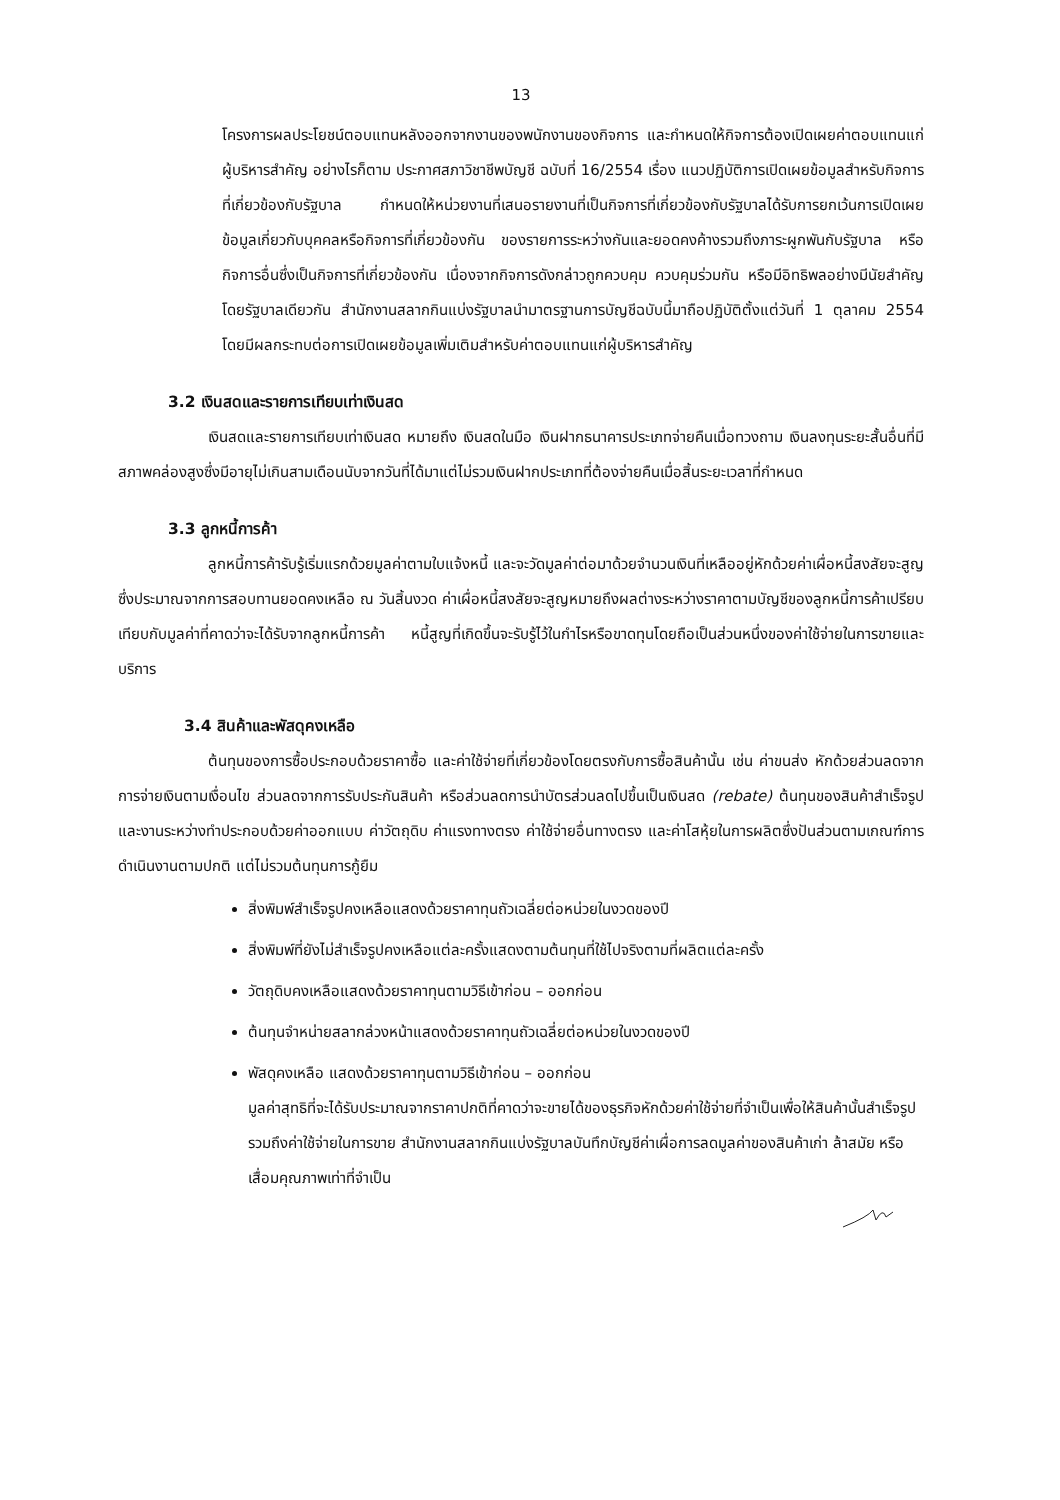13
โครงการผลประโยชน์ตอบแทนหลังออกจากงานของพนักงานของกิจการ และกำหนดให้กิจการต้องเปิดเผยค่าตอบแทนแก่ผู้บริหารสำคัญ อย่างไรก็ตาม ประกาศสภาวิชาชีพบัญชี ฉบับที่ 16/2554 เรื่อง แนวปฏิบัติการเปิดเผยข้อมูลสำหรับกิจการที่เกี่ยวข้องกับรัฐบาล กำหนดให้หน่วยงานที่เสนอรายงานที่เป็นกิจการที่เกี่ยวข้องกับรัฐบาลได้รับการยกเว้นการเปิดเผยข้อมูลเกี่ยวกับบุคคลหรือกิจการที่เกี่ยวข้องกัน ของรายการระหว่างกันและยอดคงค้างรวมถึงภาระผูกพันกับรัฐบาล หรือกิจการอื่นซึ่งเป็นกิจการที่เกี่ยวข้องกัน เนื่องจากกิจการดังกล่าวถูกควบคุม ควบคุมร่วมกัน หรือมีอิทธิพลอย่างมีนัยสำคัญโดยรัฐบาลเดียวกัน สำนักงานสลากกินแบ่งรัฐบาลนำมาตรฐานการบัญชีฉบับนี้มาถือปฏิบัติตั้งแต่วันที่ 1 ตุลาคม 2554 โดยมีผลกระทบต่อการเปิดเผยข้อมูลเพิ่มเติมสำหรับค่าตอบแทนแก่ผู้บริหารสำคัญ
3.2 เงินสดและรายการเทียบเท่าเงินสด
เงินสดและรายการเทียบเท่าเงินสด หมายถึง เงินสดในมือ เงินฝากธนาคารประเภทจ่ายคืนเมื่อทวงถาม เงินลงทุนระยะสั้นอื่นที่มีสภาพคล่องสูงซึ่งมีอายุไม่เกินสามเดือนนับจากวันที่ได้มาแต่ไม่รวมเงินฝากประเภทที่ต้องจ่ายคืนเมื่อสิ้นระยะเวลาที่กำหนด
3.3 ลูกหนี้การค้า
ลูกหนี้การค้ารับรู้เริ่มแรกด้วยมูลค่าตามใบแจ้งหนี้ และจะวัดมูลค่าต่อมาด้วยจำนวนเงินที่เหลืออยู่หักด้วยค่าเผื่อหนี้สงสัยจะสูญซึ่งประมาณจากการสอบทานยอดคงเหลือ ณ วันสิ้นงวด ค่าเผื่อหนี้สงสัยจะสูญหมายถึงผลต่างระหว่างราคาตามบัญชีของลูกหนี้การค้าเปรียบเทียบกับมูลค่าที่คาดว่าจะได้รับจากลูกหนี้การค้า หนี้สูญที่เกิดขึ้นจะรับรู้ไว้ในกำไรหรือขาดทุนโดยถือเป็นส่วนหนึ่งของค่าใช้จ่ายในการขายและบริการ
3.4 สินค้าและพัสดุคงเหลือ
ต้นทุนของการซื้อประกอบด้วยราคาซื้อ และค่าใช้จ่ายที่เกี่ยวข้องโดยตรงกับการซื้อสินค้านั้น เช่น ค่าขนส่ง หักด้วยส่วนลดจากการจ่ายเงินตามเงื่อนไข ส่วนลดจากการรับประกันสินค้า หรือส่วนลดการนำบัตรส่วนลดไปขึ้นเป็นเงินสด (rebate) ต้นทุนของสินค้าสำเร็จรูปและงานระหว่างทำประกอบด้วยค่าออกแบบ ค่าวัตถุดิบ ค่าแรงทางตรง ค่าใช้จ่ายอื่นทางตรง และค่าโสหุ้ยในการผลิตซึ่งปันส่วนตามเกณฑ์การดำเนินงานตามปกติ แต่ไม่รวมต้นทุนการกู้ยืม
สิ่งพิมพ์สำเร็จรูปคงเหลือแสดงด้วยราคาทุนถัวเฉลี่ยต่อหน่วยในงวดของปี
สิ่งพิมพ์ที่ยังไม่สำเร็จรูปคงเหลือแต่ละครั้งแสดงตามต้นทุนที่ใช้ไปจริงตามที่ผลิตแต่ละครั้ง
วัตถุดิบคงเหลือแสดงด้วยราคาทุนตามวิธีเข้าก่อน – ออกก่อน
ต้นทุนจำหน่ายสลากล่วงหน้าแสดงด้วยราคาทุนถัวเฉลี่ยต่อหน่วยในงวดของปี
พัสดุคงเหลือ แสดงด้วยราคาทุนตามวิธีเข้าก่อน – ออกก่อน
มูลค่าสุทธิที่จะได้รับประมาณจากราคาปกติที่คาดว่าจะขายได้ของธุรกิจหักด้วยค่าใช้จ่ายที่จำเป็นเพื่อให้สินค้านั้นสำเร็จรูปรวมถึงค่าใช้จ่ายในการขาย สำนักงานสลากกินแบ่งรัฐบาลบันทึกบัญชีค่าเผื่อการลดมูลค่าของสินค้าเก่า ล้าสมัย หรือเสื่อมคุณภาพเท่าที่จำเป็น